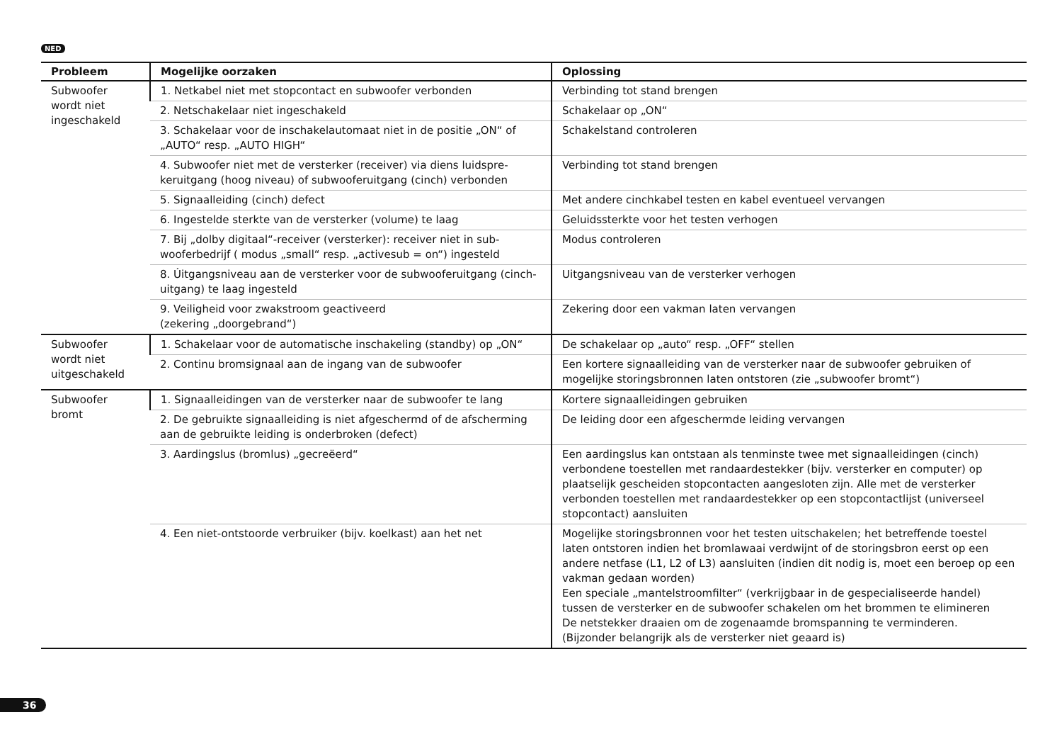NED
| Probleem | Mogelijke oorzaken | Oplossing |
| --- | --- | --- |
| Subwoofer wordt niet ingeschakeld | 1. Netkabel niet met stopcontact en subwoofer verbonden | Verbinding tot stand brengen |
| | 2. Netschakelaar niet ingeschakeld | Schakelaar op „ON“ |
| | 3. Schakelaar voor de inschakelautomaat niet in de positie „ON“ of „AUTO“ resp. „AUTO HIGH“ | Schakelstand controleren |
| | 4. Subwoofer niet met de versterker (receiver) via diens luidspre­keruitgang (hoog niveau) of subwooferuitgang (cinch) verbonden | Verbinding tot stand brengen |
| | 5. Signaalleiding (cinch) defect | Met andere cinchkabel testen en kabel eventueel vervangen |
| | 6. Ingestelde sterkte van de versterker (volume) te laag | Geluidssterkte voor het testen verhogen |
| | 7. Bij „dolby digitaal“-receiver (versterker): receiver niet in sub­wooferbedrijf ( modus „small“ resp. „activesub = on“) ingesteld | Modus controleren |
| | 8. Úitgangsniveau aan de versterker voor de subwooferuitgang (cinch-uitgang) te laag ingesteld | Uitgangsniveau van de versterker verhogen |
| | 9. Veiligheid voor zwakstroom geactiveerd (zekering „doorgebrand“) | Zekering door een vakman laten vervangen |
| Subwoofer wordt niet uitgeschakeld | 1. Schakelaar voor de automatische inschakeling (standby) op „ON“ | De schakelaar op „auto“ resp. „OFF“ stellen |
| | 2. Continu bromsignaal aan de ingang van de subwoofer | Een kortere signaalleiding van de versterker naar de subwoofer gebruiken of mogelijke storingsbronnen laten ontstoren (zie „subwoofer bromt“) |
| Subwoofer bromt | 1. Signaalleidingen van de versterker naar de subwoofer te lang | Kortere signaalleidingen gebruiken |
| | 2. De gebruikte signaalleiding is niet afgeschermd of de afscher­ming aan de gebruikte leiding is onderbroken (defect) | De leiding door een afgeschermde leiding vervangen |
| | 3. Aardingslus (bromlus) „gecreëerd“ | Een aardingslus kan ontstaan als tenminste twee met signaalleidingen (cinch) verbondene toestellen met randaardestekker (bijv. versterker en computer) op plaatselijk gescheiden stopcontacten aangesloten zijn. Alle met de versterker verbonden toestellen met randaar­destekker op een stopcontactlijst (universeel stopcontact) aansluiten |
| | 4. Een niet-ontstoorde verbruiker (bijv. koelkast) aan het net | Mogelijke storingsbronnen voor het testen uitschakelen; het betreffende toestel laten ontstoren indien het bromlawaai verdwijnt of de storingsbron eerst op een andere netfase (L1, L2 of L3) aansluiten (indien dit nodig is, moet een beroep op een vakman gedaan worden) Een speciale „mantelstroomfilter“ (verkrijgbaar in de gespecialiseerde handel) tussen de versterker en de subwoofer schakelen om het brommen te elimineren De netstekker draaien om de zogenaamde bromspanning te verminderen. (Bijzonder belangrijk als de versterker niet geaard is) |
36